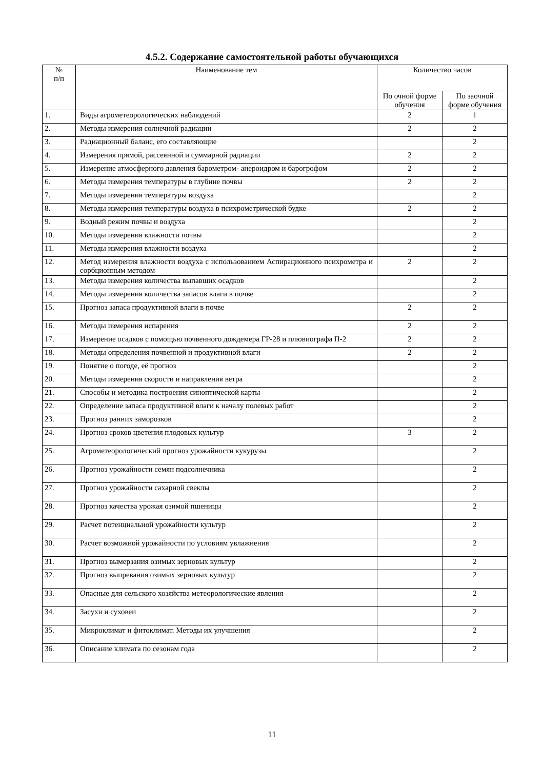4.5.2. Содержание самостоятельной работы обучающихся
| № п/п | Наименование тем | Количество часов | |
| --- | --- | --- | --- |
| | | По очной форме обучения | По заочной форме обучения |
| 1. | Виды агрометеорологических наблюдений | 2 | 1 |
| 2. | Методы измерения солнечной радиации | 2 | 2 |
| 3. | Радиационный баланс, его составляющие | | 2 |
| 4. | Измерения прямой, рассеянной и суммарной радиации | 2 | 2 |
| 5. | Измерение атмосферного давления барометром- анероидром и барогрофом | 2 | 2 |
| 6. | Методы измерения температуры в глубине почвы | 2 | 2 |
| 7. | Методы измерения температуры воздуха | | 2 |
| 8. | Методы измерения температуры воздуха в психрометрической будке | 2 | 2 |
| 9. | Водный режим почвы и воздуха | | 2 |
| 10. | Методы измерения влажности почвы | | 2 |
| 11. | Методы измерения влажности воздуха | | 2 |
| 12. | Метод измерения влажности воздуха с использованием Аспирационного психрометра и сорбционным методом | 2 | 2 |
| 13. | Методы измерения количества выпавших осадков | | 2 |
| 14. | Методы измерения количества запасов влаги в почве | | 2 |
| 15. | Прогноз запаса продуктивной влаги в почве | 2 | 2 |
| 16. | Методы измерения испарения | 2 | 2 |
| 17. | Измерение осадков с помощью почвенного дождемера ГР-28 и плювиографа П-2 | 2 | 2 |
| 18. | Методы определения почвенной и продуктивной влаги | 2 | 2 |
| 19. | Понятие о погоде, её прогноз | | 2 |
| 20. | Методы измерения скорости и направления ветра | | 2 |
| 21. | Способы и методика построения синоптической карты | | 2 |
| 22. | Определение запаса продуктивной влаги к началу полевых работ | | 2 |
| 23. | Прогноз ранних заморозков | | 2 |
| 24. | Прогноз сроков цветения плодовых культур | 3 | 2 |
| 25. | Агрометеорологический прогноз урожайности кукурузы | | 2 |
| 26. | Прогноз урожайности семян подсолнечника | | 2 |
| 27. | Прогноз урожайности сахарной свеклы | | 2 |
| 28. | Прогноз качества урожая озимой пшеницы | | 2 |
| 29. | Расчет потенциальной урожайности культур | | 2 |
| 30. | Расчет возможной урожайности по условиям увлажнения | | 2 |
| 31. | Прогноз вымерзания озимых зерновых культур | | 2 |
| 32. | Прогноз выпревания озимых зерновых культур | | 2 |
| 33. | Опасные для сельского хозяйства метеорологические явления | | 2 |
| 34. | Засухи и суховеи | | 2 |
| 35. | Микроклимат и фитоклимат. Методы их улучшения | | 2 |
| 36. | Описание климата по сезонам года | | 2 |
11